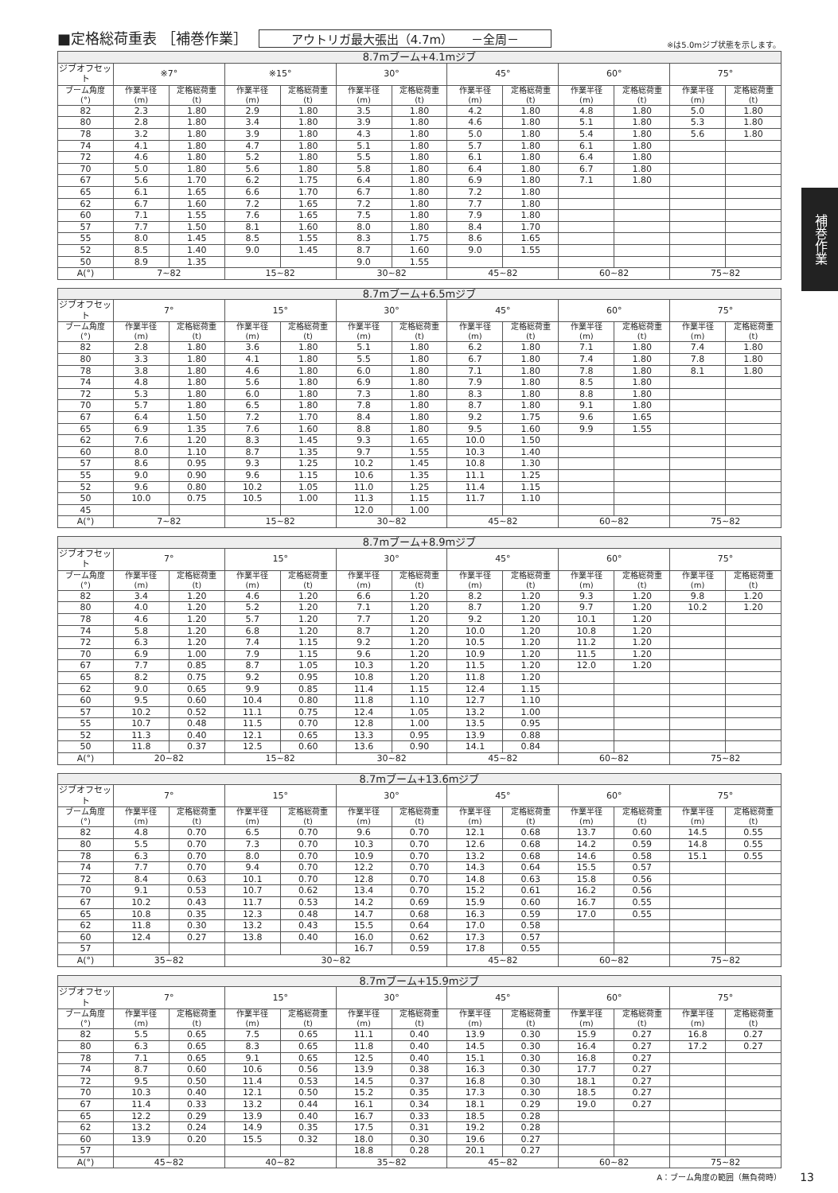■定格総荷重表 ［補巻作業］ アウトリガ最大張出（4.7m）　　－全周－ ※は5.0mジブ状態を示します。
補巻作業
| 8.7mブーム+4.1mジブ | | | | | | | | | | | | |
| --- | --- | --- | --- | --- | --- | --- | --- | --- | --- | --- | --- | --- |
| ジブオフセット | ※7° | | ※15° | | 30° | | 45° | | 60° | | 75° | |
| ブーム角度 (°) | 作業半径 (m) | 定格総荷重 (t) | 作業半径 (m) | 定格総荷重 (t) | 作業半径 (m) | 定格総荷重 (t) | 作業半径 (m) | 定格総荷重 (t) | 作業半径 (m) | 定格総荷重 (t) | 作業半径 (m) | 定格総荷重 (t) |
| 82 | 2.3 | 1.80 | 2.9 | 1.80 | 3.5 | 1.80 | 4.2 | 1.80 | 4.8 | 1.80 | 5.0 | 1.80 |
| 80 | 2.8 | 1.80 | 3.4 | 1.80 | 3.9 | 1.80 | 4.6 | 1.80 | 5.1 | 1.80 | 5.3 | 1.80 |
| 78 | 3.2 | 1.80 | 3.9 | 1.80 | 4.3 | 1.80 | 5.0 | 1.80 | 5.4 | 1.80 | 5.6 | 1.80 |
| 74 | 4.1 | 1.80 | 4.7 | 1.80 | 5.1 | 1.80 | 5.7 | 1.80 | 6.1 | 1.80 | | |
| 72 | 4.6 | 1.80 | 5.2 | 1.80 | 5.5 | 1.80 | 6.1 | 1.80 | 6.4 | 1.80 | | |
| 70 | 5.0 | 1.80 | 5.6 | 1.80 | 5.8 | 1.80 | 6.4 | 1.80 | 6.7 | 1.80 | | |
| 67 | 5.6 | 1.70 | 6.2 | 1.75 | 6.4 | 1.80 | 6.9 | 1.80 | 7.1 | 1.80 | | |
| 65 | 6.1 | 1.65 | 6.6 | 1.70 | 6.7 | 1.80 | 7.2 | 1.80 | | | | |
| 62 | 6.7 | 1.60 | 7.2 | 1.65 | 7.2 | 1.80 | 7.7 | 1.80 | | | | |
| 60 | 7.1 | 1.55 | 7.6 | 1.65 | 7.5 | 1.80 | 7.9 | 1.80 | | | | |
| 57 | 7.7 | 1.50 | 8.1 | 1.60 | 8.0 | 1.80 | 8.4 | 1.70 | | | | |
| 55 | 8.0 | 1.45 | 8.5 | 1.55 | 8.3 | 1.75 | 8.6 | 1.65 | | | | |
| 52 | 8.5 | 1.40 | 9.0 | 1.45 | 8.7 | 1.60 | 9.0 | 1.55 | | | | |
| 50 | 8.9 | 1.35 | | | 9.0 | 1.55 | | | | | | |
| A(°) | 7~82 | | 15~82 | | 30~82 | | 45~82 | | 60~82 | | 75~82 | |
| 8.7mブーム+6.5mジブ | | | | | | | | | | | | |
| --- | --- | --- | --- | --- | --- | --- | --- | --- | --- | --- | --- | --- |
| ジブオフセット | 7° | | 15° | | 30° | | 45° | | 60° | | 75° | |
| ブーム角度 (°) | 作業半径 (m) | 定格総荷重 (t) | 作業半径 (m) | 定格総荷重 (t) | 作業半径 (m) | 定格総荷重 (t) | 作業半径 (m) | 定格総荷重 (t) | 作業半径 (m) | 定格総荷重 (t) | 作業半径 (m) | 定格総荷重 (t) |
| 82 | 2.8 | 1.80 | 3.6 | 1.80 | 5.1 | 1.80 | 6.2 | 1.80 | 7.1 | 1.80 | 7.4 | 1.80 |
| 80 | 3.3 | 1.80 | 4.1 | 1.80 | 5.5 | 1.80 | 6.7 | 1.80 | 7.4 | 1.80 | 7.8 | 1.80 |
| 78 | 3.8 | 1.80 | 4.6 | 1.80 | 6.0 | 1.80 | 7.1 | 1.80 | 7.8 | 1.80 | 8.1 | 1.80 |
| 74 | 4.8 | 1.80 | 5.6 | 1.80 | 6.9 | 1.80 | 7.9 | 1.80 | 8.5 | 1.80 | | |
| 72 | 5.3 | 1.80 | 6.0 | 1.80 | 7.3 | 1.80 | 8.3 | 1.80 | 8.8 | 1.80 | | |
| 70 | 5.7 | 1.80 | 6.5 | 1.80 | 7.8 | 1.80 | 8.7 | 1.80 | 9.1 | 1.80 | | |
| 67 | 6.4 | 1.50 | 7.2 | 1.70 | 8.4 | 1.80 | 9.2 | 1.75 | 9.6 | 1.65 | | |
| 65 | 6.9 | 1.35 | 7.6 | 1.60 | 8.8 | 1.80 | 9.5 | 1.60 | 9.9 | 1.55 | | |
| 62 | 7.6 | 1.20 | 8.3 | 1.45 | 9.3 | 1.65 | 10.0 | 1.50 | | | | |
| 60 | 8.0 | 1.10 | 8.7 | 1.35 | 9.7 | 1.55 | 10.3 | 1.40 | | | | |
| 57 | 8.6 | 0.95 | 9.3 | 1.25 | 10.2 | 1.45 | 10.8 | 1.30 | | | | |
| 55 | 9.0 | 0.90 | 9.6 | 1.15 | 10.6 | 1.35 | 11.1 | 1.25 | | | | |
| 52 | 9.6 | 0.80 | 10.2 | 1.05 | 11.0 | 1.25 | 11.4 | 1.15 | | | | |
| 50 | 10.0 | 0.75 | 10.5 | 1.00 | 11.3 | 1.15 | 11.7 | 1.10 | | | | |
| 45 | | | | | 12.0 | 1.00 | | | | | | |
| A(°) | 7~82 | | 15~82 | | 30~82 | | 45~82 | | 60~82 | | 75~82 | |
| 8.7mブーム+8.9mジブ | | | | | | | | | | | | |
| --- | --- | --- | --- | --- | --- | --- | --- | --- | --- | --- | --- | --- |
| ジブオフセット | 7° | | 15° | | 30° | | 45° | | 60° | | 75° | |
| ブーム角度 (°) | 作業半径 (m) | 定格総荷重 (t) | 作業半径 (m) | 定格総荷重 (t) | 作業半径 (m) | 定格総荷重 (t) | 作業半径 (m) | 定格総荷重 (t) | 作業半径 (m) | 定格総荷重 (t) | 作業半径 (m) | 定格総荷重 (t) |
| 82 | 3.4 | 1.20 | 4.6 | 1.20 | 6.6 | 1.20 | 8.2 | 1.20 | 9.3 | 1.20 | 9.8 | 1.20 |
| 80 | 4.0 | 1.20 | 5.2 | 1.20 | 7.1 | 1.20 | 8.7 | 1.20 | 9.7 | 1.20 | 10.2 | 1.20 |
| 78 | 4.6 | 1.20 | 5.7 | 1.20 | 7.7 | 1.20 | 9.2 | 1.20 | 10.1 | 1.20 | | |
| 74 | 5.8 | 1.20 | 6.8 | 1.20 | 8.7 | 1.20 | 10.0 | 1.20 | 10.8 | 1.20 | | |
| 72 | 6.3 | 1.20 | 7.4 | 1.15 | 9.2 | 1.20 | 10.5 | 1.20 | 11.2 | 1.20 | | |
| 70 | 6.9 | 1.00 | 7.9 | 1.15 | 9.6 | 1.20 | 10.9 | 1.20 | 11.5 | 1.20 | | |
| 67 | 7.7 | 0.85 | 8.7 | 1.05 | 10.3 | 1.20 | 11.5 | 1.20 | 12.0 | 1.20 | | |
| 65 | 8.2 | 0.75 | 9.2 | 0.95 | 10.8 | 1.20 | 11.8 | 1.20 | | | | |
| 62 | 9.0 | 0.65 | 9.9 | 0.85 | 11.4 | 1.15 | 12.4 | 1.15 | | | | |
| 60 | 9.5 | 0.60 | 10.4 | 0.80 | 11.8 | 1.10 | 12.7 | 1.10 | | | | |
| 57 | 10.2 | 0.52 | 11.1 | 0.75 | 12.4 | 1.05 | 13.2 | 1.00 | | | | |
| 55 | 10.7 | 0.48 | 11.5 | 0.70 | 12.8 | 1.00 | 13.5 | 0.95 | | | | |
| 52 | 11.3 | 0.40 | 12.1 | 0.65 | 13.3 | 0.95 | 13.9 | 0.88 | | | | |
| 50 | 11.8 | 0.37 | 12.5 | 0.60 | 13.6 | 0.90 | 14.1 | 0.84 | | | | |
| A(°) | 20~82 | | 15~82 | | 30~82 | | 45~82 | | 60~82 | | 75~82 | |
| 8.7mブーム+13.6mジブ | | | | | | | | | | | | |
| --- | --- | --- | --- | --- | --- | --- | --- | --- | --- | --- | --- | --- |
| ジブオフセット | 7° | | 15° | | 30° | | 45° | | 60° | | 75° | |
| ブーム角度 (°) | 作業半径 (m) | 定格総荷重 (t) | 作業半径 (m) | 定格総荷重 (t) | 作業半径 (m) | 定格総荷重 (t) | 作業半径 (m) | 定格総荷重 (t) | 作業半径 (m) | 定格総荷重 (t) | 作業半径 (m) | 定格総荷重 (t) |
| 82 | 4.8 | 0.70 | 6.5 | 0.70 | 9.6 | 0.70 | 12.1 | 0.68 | 13.7 | 0.60 | 14.5 | 0.55 |
| 80 | 5.5 | 0.70 | 7.3 | 0.70 | 10.3 | 0.70 | 12.6 | 0.68 | 14.2 | 0.59 | 14.8 | 0.55 |
| 78 | 6.3 | 0.70 | 8.0 | 0.70 | 10.9 | 0.70 | 13.2 | 0.68 | 14.6 | 0.58 | 15.1 | 0.55 |
| 74 | 7.7 | 0.70 | 9.4 | 0.70 | 12.2 | 0.70 | 14.3 | 0.64 | 15.5 | 0.57 | | |
| 72 | 8.4 | 0.63 | 10.1 | 0.70 | 12.8 | 0.70 | 14.8 | 0.63 | 15.8 | 0.56 | | |
| 70 | 9.1 | 0.53 | 10.7 | 0.62 | 13.4 | 0.70 | 15.2 | 0.61 | 16.2 | 0.56 | | |
| 67 | 10.2 | 0.43 | 11.7 | 0.53 | 14.2 | 0.69 | 15.9 | 0.60 | 16.7 | 0.55 | | |
| 65 | 10.8 | 0.35 | 12.3 | 0.48 | 14.7 | 0.68 | 16.3 | 0.59 | 17.0 | 0.55 | | |
| 62 | 11.8 | 0.30 | 13.2 | 0.43 | 15.5 | 0.64 | 17.0 | 0.58 | | | | |
| 60 | 12.4 | 0.27 | 13.8 | 0.40 | 16.0 | 0.62 | 17.3 | 0.57 | | | | |
| 57 | | | | | 16.7 | 0.59 | 17.8 | 0.55 | | | | |
| A(°) | 35~82 | | 30~82 | | | | 45~82 | | 60~82 | | 75~82 | |
| 8.7mブーム+15.9mジブ | | | | | | | | | | | | |
| --- | --- | --- | --- | --- | --- | --- | --- | --- | --- | --- | --- | --- |
| ジブオフセット | 7° | | 15° | | 30° | | 45° | | 60° | | 75° | |
| ブーム角度 (°) | 作業半径 (m) | 定格総荷重 (t) | 作業半径 (m) | 定格総荷重 (t) | 作業半径 (m) | 定格総荷重 (t) | 作業半径 (m) | 定格総荷重 (t) | 作業半径 (m) | 定格総荷重 (t) | 作業半径 (m) | 定格総荷重 (t) |
| 82 | 5.5 | 0.65 | 7.5 | 0.65 | 11.1 | 0.40 | 13.9 | 0.30 | 15.9 | 0.27 | 16.8 | 0.27 |
| 80 | 6.3 | 0.65 | 8.3 | 0.65 | 11.8 | 0.40 | 14.5 | 0.30 | 16.4 | 0.27 | 17.2 | 0.27 |
| 78 | 7.1 | 0.65 | 9.1 | 0.65 | 12.5 | 0.40 | 15.1 | 0.30 | 16.8 | 0.27 | | |
| 74 | 8.7 | 0.60 | 10.6 | 0.56 | 13.9 | 0.38 | 16.3 | 0.30 | 17.7 | 0.27 | | |
| 72 | 9.5 | 0.50 | 11.4 | 0.53 | 14.5 | 0.37 | 16.8 | 0.30 | 18.1 | 0.27 | | |
| 70 | 10.3 | 0.40 | 12.1 | 0.50 | 15.2 | 0.35 | 17.3 | 0.30 | 18.5 | 0.27 | | |
| 67 | 11.4 | 0.33 | 13.2 | 0.44 | 16.1 | 0.34 | 18.1 | 0.29 | 19.0 | 0.27 | | |
| 65 | 12.2 | 0.29 | 13.9 | 0.40 | 16.7 | 0.33 | 18.5 | 0.28 | | | | |
| 62 | 13.2 | 0.24 | 14.9 | 0.35 | 17.5 | 0.31 | 19.2 | 0.28 | | | | |
| 60 | 13.9 | 0.20 | 15.5 | 0.32 | 18.0 | 0.30 | 19.6 | 0.27 | | | | |
| 57 | | | | | 18.8 | 0.28 | 20.1 | 0.27 | | | | |
| A(°) | 45~82 | | 40~82 | | 35~82 | | 45~82 | | 60~82 | | 75~82 | |
A：ブーム角度の範囲（無負荷時） 13